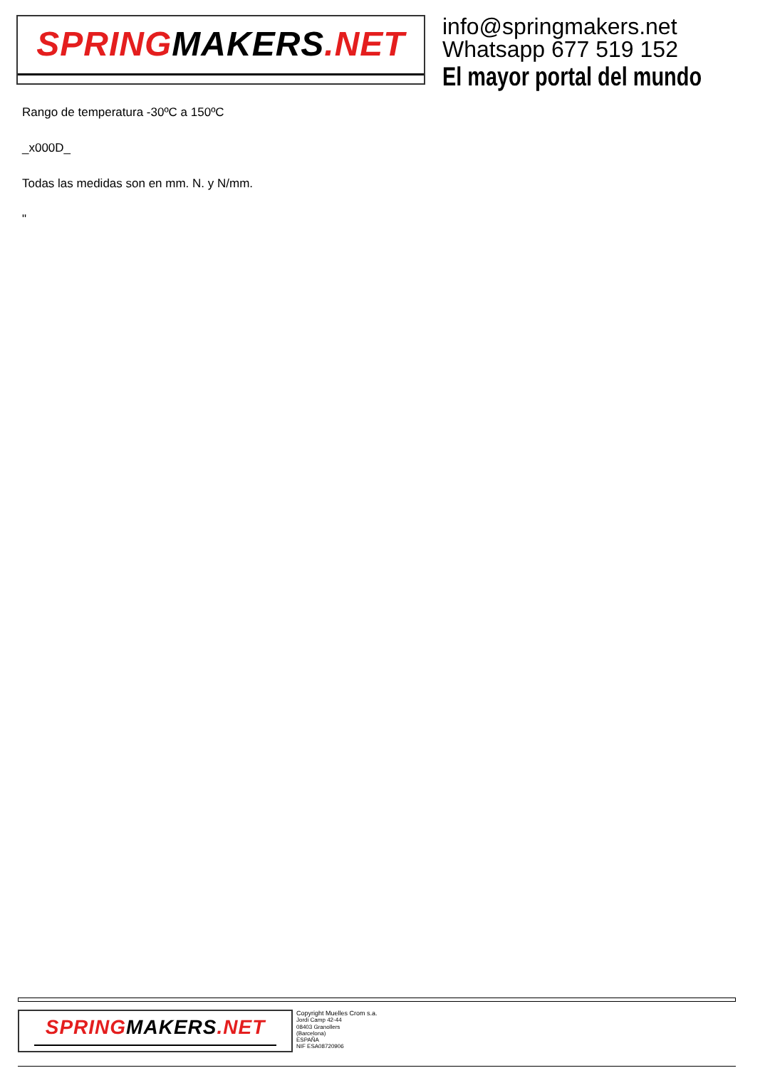SPRINGMAKERS.NET
info@springmakers.net
Whatsapp 677 519 152
El mayor portal del mundo
Rango de temperatura -30ºC a 150ºC
_x000D_
Todas las medidas son en mm. N. y N/mm.
"
SPRINGMAKERS.NET
Copyright Muelles Crom s.a.
Jordi Camp 42-44
08403 Granollers
(Barcelona)
ESPAÑA
NIF ESA08720906